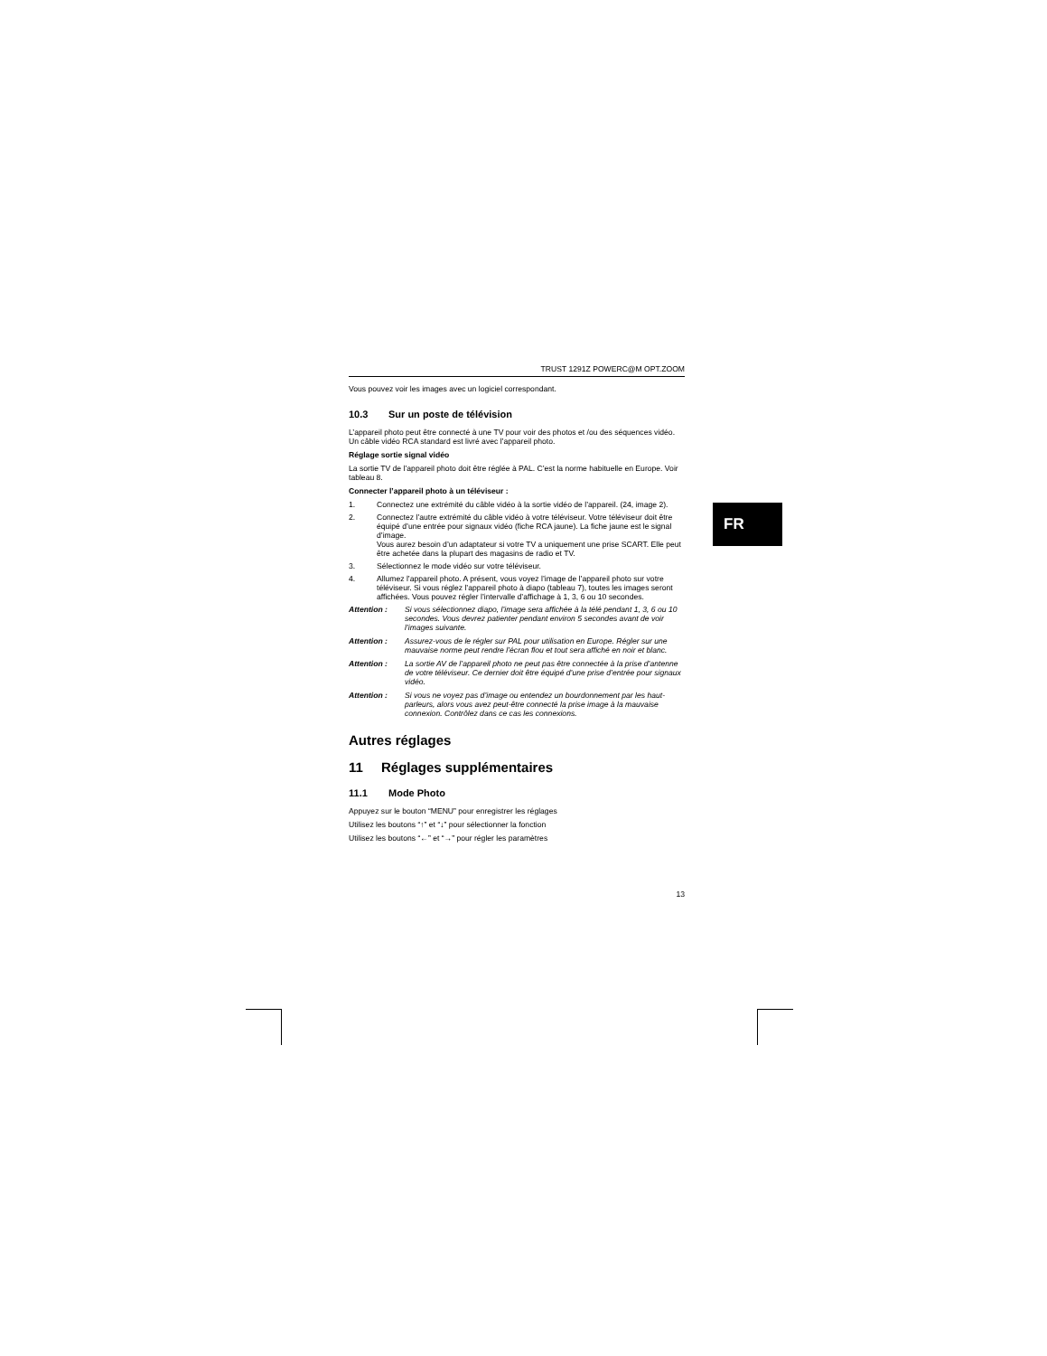TRUST 1291Z POWERC@M OPT.ZOOM
Vous pouvez voir les images avec un logiciel correspondant.
10.3 Sur un poste de télévision
L’appareil photo peut être connecté à une TV pour voir des photos et /ou des séquences vidéo. Un câble vidéo RCA standard est livré avec l’appareil photo.
Réglage sortie signal vidéo
La sortie TV de l’appareil photo doit être réglée à PAL. C’est la norme habituelle en Europe. Voir tableau 8.
Connecter l’appareil photo à un téléviseur :
1. Connectez une extrémité du câble vidéo à la sortie vidéo de l’appareil. (24, image 2).
2. Connectez l’autre extrémité du câble vidéo à votre téléviseur. Votre téléviseur doit être équipé d’une entrée pour signaux vidéo (fiche RCA jaune). La fiche jaune est le signal d’image.
Vous aurez besoin d’un adaptateur si votre TV a uniquement une prise SCART. Elle peut être achetée dans la plupart des magasins de radio et TV.
3. Sélectionnez le mode vidéo sur votre téléviseur.
4. Allumez l’appareil photo. A présent, vous voyez l’image de l’appareil photo sur votre téléviseur. Si vous réglez l’appareil photo à diapo (tableau 7), toutes les images seront affichées. Vous pouvez régler l’intervalle d’affichage à 1, 3, 6 ou 10 secondes.
Attention : Si vous sélectionnez diapo, l’image sera affichée à la télé pendant 1, 3, 6 ou 10 secondes. Vous devrez patienter pendant environ 5 secondes avant de voir l’images suivante.
Attention : Assurez-vous de le régler sur PAL pour utilisation en Europe. Régler sur une mauvaise norme peut rendre l’écran flou et tout sera affiché en noir et blanc.
Attention : La sortie AV de l’appareil photo ne peut pas être connectée à la prise d’antenne de votre téléviseur. Ce dernier doit être équipé d’une prise d’entrée pour signaux vidéo.
Attention : Si vous ne voyez pas d’image ou entendez un bourdonnement par les haut-parleurs, alors vous avez peut-être connecté la prise image à la mauvaise connexion. Contrôlez dans ce cas les connexions.
Autres réglages
11 Réglages supplémentaires
11.1 Mode Photo
Appuyez sur le bouton “MENU” pour enregistrer les réglages
Utilisez les boutons “↑” et “↓” pour sélectionner la fonction
Utilisez les boutons “←” et “→” pour régler les paramètres
13
FR